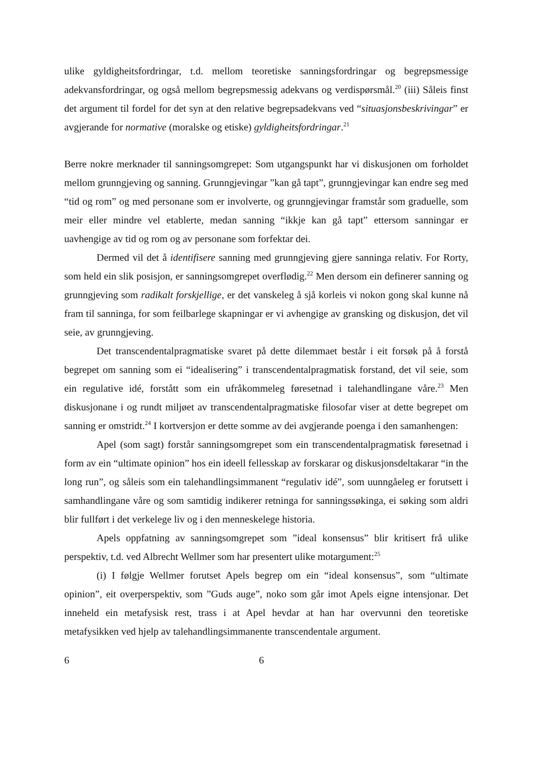ulike gyldigheitsfordringar, t.d. mellom teoretiske sanningsfordringar og begrepsmessige adekvansfordringar, og også mellom begrepsmessig adekvans og verdispørsmål.<sup>20</sup> (iii) Såleis finst det argument til fordel for det syn at den relative begrepsadekvans ved “situasjonsbeskrivingar” er avgjerande for normative (moralske og etiske) gyldigheitsfordringar.<sup>21</sup>
Berre nokre merknader til sanningsomgrepet: Som utgangspunkt har vi diskusjonen om forholdet mellom grunngjeving og sanning. Grunngjevingar ”kan gå tapt”, grunngjevingar kan endre seg med “tid og rom” og med personane som er involverte, og grunngjevingar framstår som graduelle, som meir eller mindre vel etablerte, medan sanning “ikkje kan gå tapt” ettersom sanningar er uavhengige av tid og rom og av personane som forfektar dei.
Dermed vil det å identifisere sanning med grunngjeving gjere sanninga relativ. For Rorty, som held ein slik posisjon, er sanningsomgrepet overflødig.<sup>22</sup> Men dersom ein definerer sanning og grunngjeving som radikalt forskjellige, er det vanskeleg å sjå korleis vi nokon gong skal kunne nå fram til sanninga, for som feilbarlege skapningar er vi avhengige av gransking og diskusjon, det vil seie, av grunngjeving.
Det transcendentalpragmatiske svaret på dette dilemmaet består i eit forsøk på å forstå begrepet om sanning som ei “idealisering” i transcendentalpragmatisk forstand, det vil seie, som ein regulative idé, forstått som ein ufråkommeleg føresetnad i talehandlingane våre.<sup>23</sup> Men diskusjonane i og rundt miljøet av transcendentalpragmatiske filosofar viser at dette begrepet om sanning er omstridt.<sup>24</sup> I kortversjon er dette somme av dei avgjerande poenga i den samanhengen:
Apel (som sagt) forstår sanningsomgrepet som ein transcendentalpragmatisk føresetnad i form av ein “ultimate opinion” hos ein ideell fellesskap av forskarar og diskusjonsdeltakarar “in the long run”, og såleis som ein talehandlingsimmanent “regulativ idé”, som uunngåeleg er forutsett i samhandlingane våre og som samtidig indikerer retninga for sanningssøkinga, ei søking som aldri blir fullført i det verkelege liv og i den menneskelege historia.
Apels oppfatning av sanningsomgrepet som ”ideal konsensus” blir kritisert frå ulike perspektiv, t.d. ved Albrecht Wellmer som har presentert ulike motargument:<sup>25</sup>
(i) I følgje Wellmer forutset Apels begrep om ein “ideal konsensus”, som “ultimate opinion”, eit overperspektiv, som ”Guds auge”, noko som går imot Apels eigne intensjonar. Det inneheld ein metafysisk rest, trass i at Apel hevdar at han har overvunni den teoretiske metafysikken ved hjelp av talehandlingsimmanente transcendentale argument.
6 6